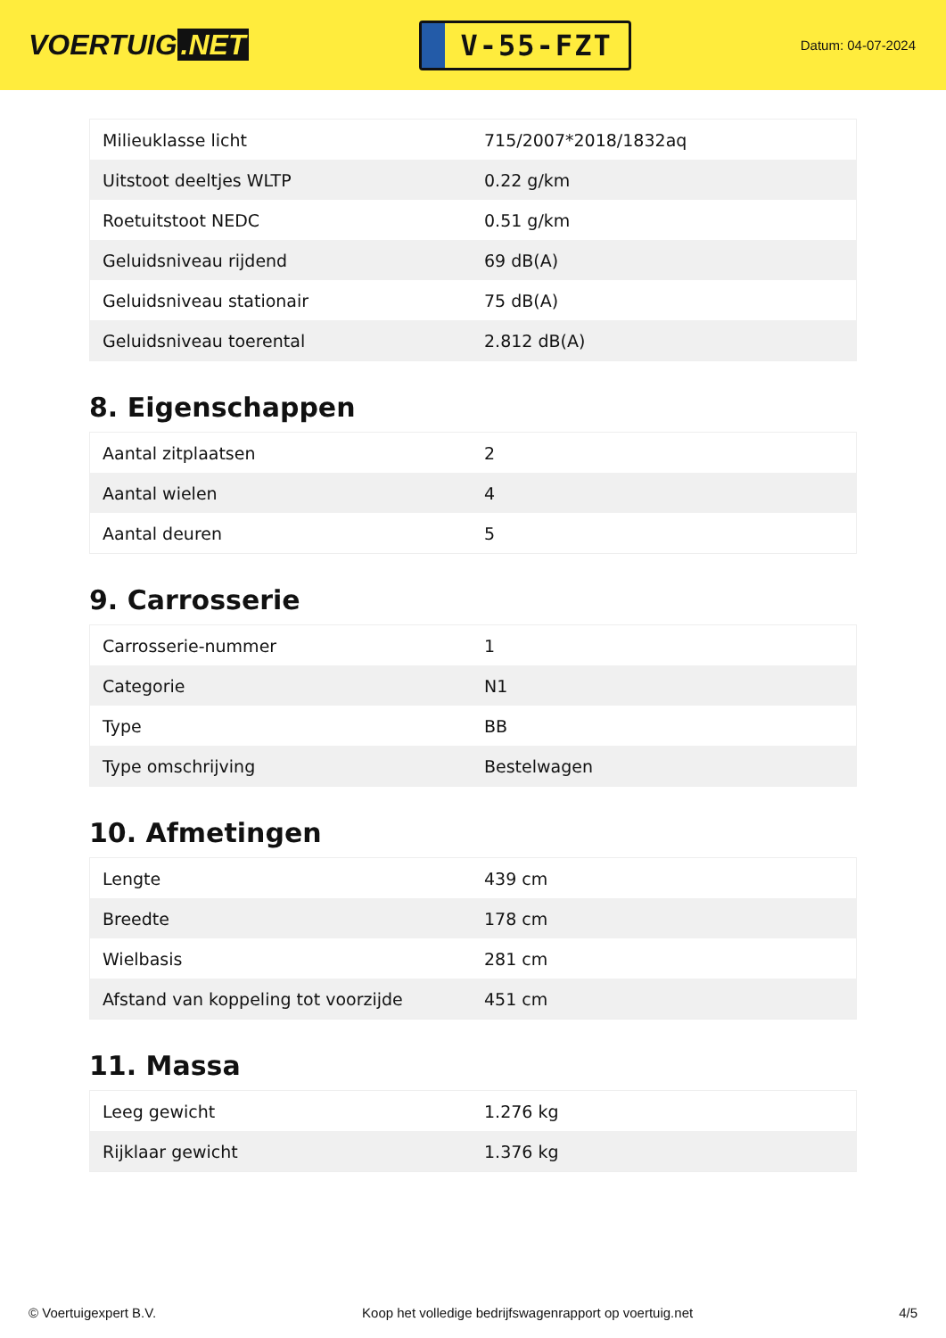VOERTUIG.NET
V-55-FZT
Datum: 04-07-2024
| Milieuklasse licht | 715/2007*2018/1832aq |
| Uitstoot deeltjes WLTP | 0.22 g/km |
| Roetuitstoot NEDC | 0.51 g/km |
| Geluidsniveau rijdend | 69 dB(A) |
| Geluidsniveau stationair | 75 dB(A) |
| Geluidsniveau toerental | 2.812 dB(A) |
8. Eigenschappen
| Aantal zitplaatsen | 2 |
| Aantal wielen | 4 |
| Aantal deuren | 5 |
9. Carrosserie
| Carrosserie-nummer | 1 |
| Categorie | N1 |
| Type | BB |
| Type omschrijving | Bestelwagen |
10. Afmetingen
| Lengte | 439 cm |
| Breedte | 178 cm |
| Wielbasis | 281 cm |
| Afstand van koppeling tot voorzijde | 451 cm |
11. Massa
| Leeg gewicht | 1.276 kg |
| Rijklaar gewicht | 1.376 kg |
© Voertuigexpert B.V. Koop het volledige bedrijfswagenrapport op voertuig.net 4/5